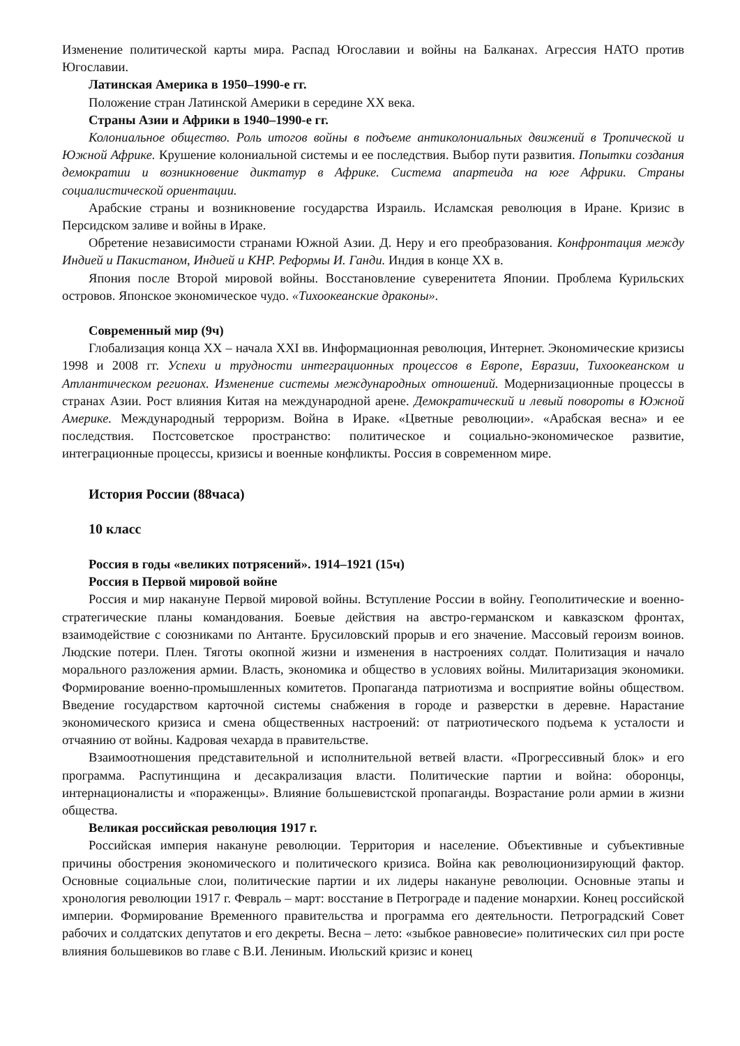Изменение политической карты мира. Распад Югославии и войны на Балканах. Агрессия НАТО против Югославии.
Латинская Америка в 1950–1990-е гг.
Положение стран Латинской Америки в середине XX века.
Страны Азии и Африки в 1940–1990-е гг.
Колониальное общество. Роль итогов войны в подъеме антиколониальных движений в Тропической и Южной Африке. Крушение колониальной системы и ее последствия. Выбор пути развития. Попытки создания демократии и возникновение диктатур в Африке. Система апартеида на юге Африки. Страны социалистической ориентации.
Арабские страны и возникновение государства Израиль. Исламская революция в Иране. Кризис в Персидском заливе и войны в Ираке.
Обретение независимости странами Южной Азии. Д. Неру и его преобразования. Конфронтация между Индией и Пакистаном, Индией и КНР. Реформы И. Ганди. Индия в конце XX в.
Япония после Второй мировой войны. Восстановление суверенитета Японии. Проблема Курильских островов. Японское экономическое чудо. «Тихоокеанские драконы».
Современный мир (9ч)
Глобализация конца XX – начала XXI вв. Информационная революция, Интернет. Экономические кризисы 1998 и 2008 гг. Успехи и трудности интеграционных процессов в Европе, Евразии, Тихоокеанском и Атлантическом регионах. Изменение системы международных отношений. Модернизационные процессы в странах Азии. Рост влияния Китая на международной арене. Демократический и левый повороты в Южной Америке. Международный терроризм. Война в Ираке. «Цветные революции». «Арабская весна» и ее последствия. Постсоветское пространство: политическое и социально-экономическое развитие, интеграционные процессы, кризисы и военные конфликты. Россия в современном мире.
История России (88часа)
10 класс
Россия в годы «великих потрясений». 1914–1921 (15ч)
Россия в Первой мировой войне
Россия и мир накануне Первой мировой войны. Вступление России в войну. Геополитические и военно-стратегические планы командования. Боевые действия на австро-германском и кавказском фронтах, взаимодействие с союзниками по Антанте. Брусиловский прорыв и его значение. Массовый героизм воинов. Людские потери. Плен. Тяготы окопной жизни и изменения в настроениях солдат. Политизация и начало морального разложения армии. Власть, экономика и общество в условиях войны. Милитаризация экономики. Формирование военно-промышленных комитетов. Пропаганда патриотизма и восприятие войны обществом. Введение государством карточной системы снабжения в городе и разверстки в деревне. Нарастание экономического кризиса и смена общественных настроений: от патриотического подъема к усталости и отчаянию от войны. Кадровая чехарда в правительстве.
Взаимоотношения представительной и исполнительной ветвей власти. «Прогрессивный блок» и его программа. Распутинщина и десакрализация власти. Политические партии и война: оборонцы, интернационалисты и «пораженцы». Влияние большевистской пропаганды. Возрастание роли армии в жизни общества.
Великая российская революция 1917 г.
Российская империя накануне революции. Территория и население. Объективные и субъективные причины обострения экономического и политического кризиса. Война как революционизирующий фактор. Основные социальные слои, политические партии и их лидеры накануне революции. Основные этапы и хронология революции 1917 г. Февраль – март: восстание в Петрограде и падение монархии. Конец российской империи. Формирование Временного правительства и программа его деятельности. Петроградский Совет рабочих и солдатских депутатов и его декреты. Весна – лето: «зыбкое равновесие» политических сил при росте влияния большевиков во главе с В.И. Лениным. Июльский кризис и конец